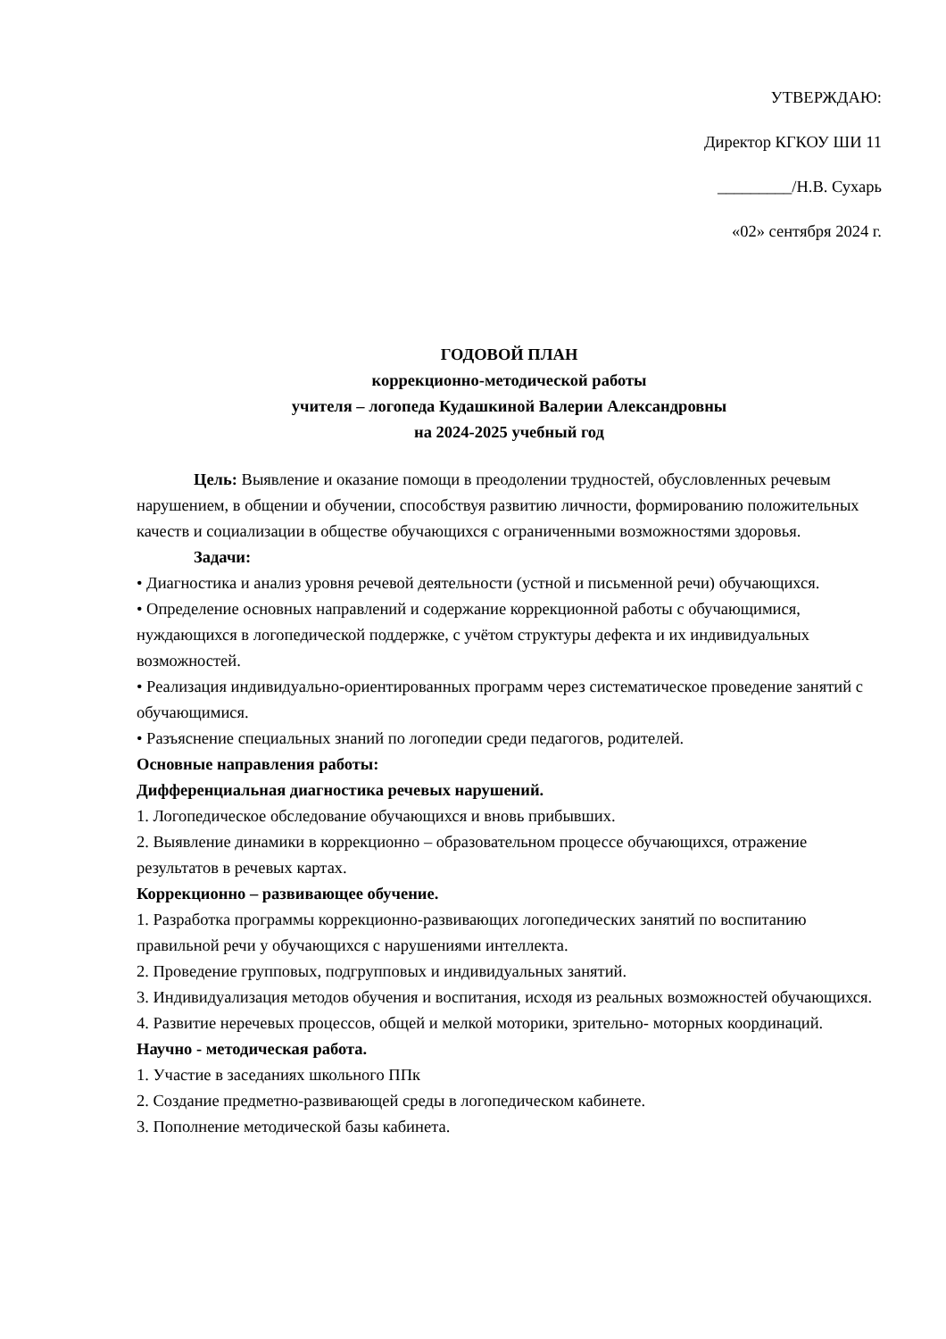УТВЕРЖДАЮ:
Директор КГКОУ ШИ 11
_________/Н.В. Сухарь
«02» сентября 2024 г.
ГОДОВОЙ ПЛАН
коррекционно-методической работы
учителя – логопеда Кудашкиной Валерии Александровны
на 2024-2025 учебный год
Цель: Выявление и оказание помощи в преодолении трудностей, обусловленных речевым нарушением, в общении и обучении, способствуя развитию личности, формированию положительных качеств и социализации в обществе обучающихся с ограниченными возможностями здоровья.
Задачи:
• Диагностика и анализ уровня речевой деятельности (устной и письменной речи) обучающихся.
• Определение основных направлений и содержание коррекционной работы с обучающимися, нуждающихся в логопедической поддержке, с учётом структуры дефекта и их индивидуальных возможностей.
• Реализация индивидуально-ориентированных программ через систематическое проведение занятий с обучающимися.
• Разъяснение специальных знаний по логопедии среди педагогов, родителей.
Основные направления работы:
Дифференциальная диагностика речевых нарушений.
1. Логопедическое обследование обучающихся и вновь прибывших.
2. Выявление динамики в коррекционно – образовательном процессе обучающихся, отражение результатов в речевых картах.
Коррекционно – развивающее обучение.
1. Разработка программы коррекционно-развивающих логопедических занятий по воспитанию правильной речи у обучающихся с нарушениями интеллекта.
2. Проведение групповых, подгрупповых и индивидуальных занятий.
3. Индивидуализация методов обучения и воспитания, исходя из реальных возможностей обучающихся.
4. Развитие неречевых процессов, общей и мелкой моторики, зрительно- моторных координаций.
Научно - методическая работа.
1. Участие в заседаниях школьного ППк
2. Создание предметно-развивающей среды в логопедическом кабинете.
3. Пополнение методической базы кабинета.